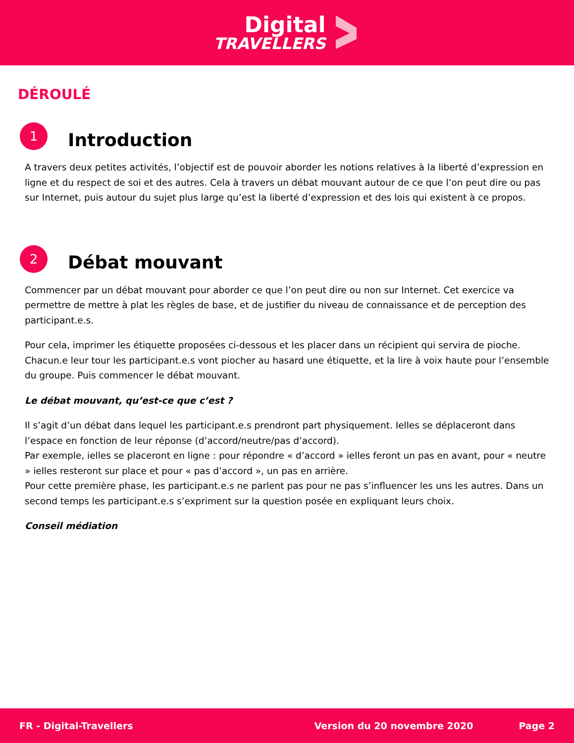Digital
TRAVELLERS
DÉROULÉ
1
Introduction
A travers deux petites activités, l’objectif est de pouvoir aborder les notions relatives à la liberté d’expression en ligne et du respect de soi et des autres. Cela à travers un débat mouvant autour de ce que l’on peut dire ou pas sur Internet, puis autour du sujet plus large qu’est la liberté d’expression et des lois qui existent à ce propos.
2
Débat mouvant
Commencer par un débat mouvant pour aborder ce que l’on peut dire ou non sur Internet. Cet exercice va permettre de mettre à plat les règles de base, et de justifier du niveau de connaissance et de perception des participant.e.s.
Pour cela, imprimer les étiquette proposées ci-dessous et les placer dans un récipient qui servira de pioche. Chacun.e leur tour les participant.e.s vont piocher au hasard une étiquette, et la lire à voix haute pour l’ensemble du groupe. Puis commencer le débat mouvant.
Le débat mouvant, qu’est-ce que c’est ?
Il s’agit d’un débat dans lequel les participant.e.s prendront part physiquement. Ielles se déplaceront dans l’espace en fonction de leur réponse (d’accord/neutre/pas d’accord).
Par exemple, ielles se placeront en ligne : pour répondre « d’accord » ielles feront un pas en avant, pour « neutre » ielles resteront sur place et pour « pas d’accord », un pas en arrière.
Pour cette première phase, les participant.e.s ne parlent pas pour ne pas s’influencer les uns les autres. Dans un second temps les participant.e.s s’expriment sur la question posée en expliquant leurs choix.
Conseil médiation
FR - Digital-Travellers Version du 20 novembre 2020 Page 2